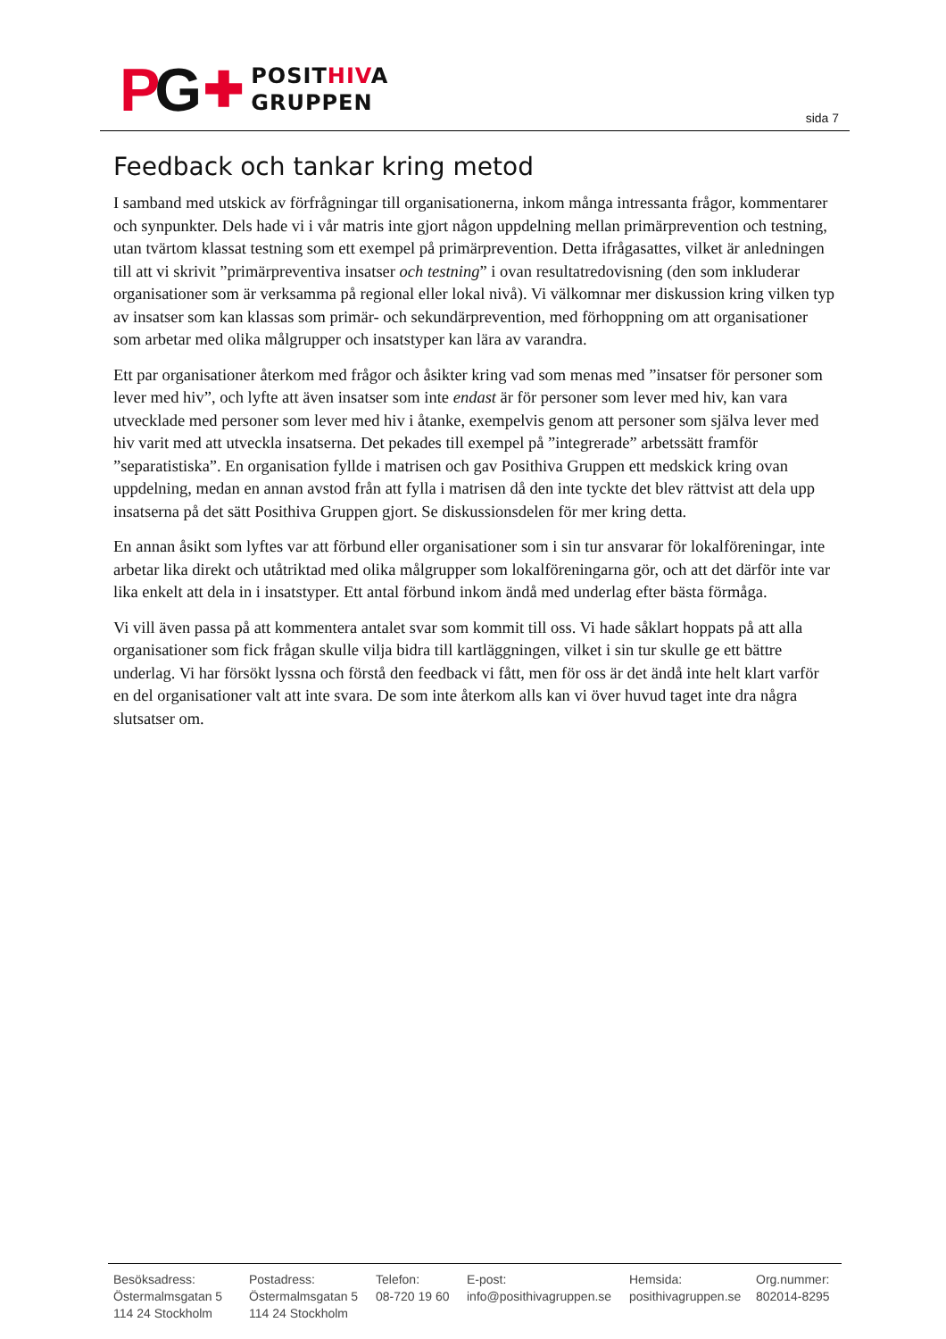PG ✚
POSITHIVA
GRUPPEN
sida 7
Feedback och tankar kring metod
I samband med utskick av förfrågningar till organisationerna, inkom många intressanta frågor, kommentarer och synpunkter. Dels hade vi i vår matris inte gjort någon uppdelning mellan primärprevention och testning, utan tvärtom klassat testning som ett exempel på primärprevention. Detta ifrågasattes, vilket är anledningen till att vi skrivit ”primärpreventiva insatser och testning” i ovan resultatredovisning (den som inkluderar organisationer som är verksamma på regional eller lokal nivå). Vi välkomnar mer diskussion kring vilken typ av insatser som kan klassas som primär- och sekundärprevention, med förhoppning om att organisationer som arbetar med olika målgrupper och insatstyper kan lära av varandra.
Ett par organisationer återkom med frågor och åsikter kring vad som menas med ”insatser för personer som lever med hiv”, och lyfte att även insatser som inte endast är för personer som lever med hiv, kan vara utvecklade med personer som lever med hiv i åtanke, exempelvis genom att personer som själva lever med hiv varit med att utveckla insatserna. Det pekades till exempel på ”integrerade” arbetssätt framför ”separatistiska”. En organisation fyllde i matrisen och gav Posithiva Gruppen ett medskick kring ovan uppdelning, medan en annan avstod från att fylla i matrisen då den inte tyckte det blev rättvist att dela upp insatserna på det sätt Posithiva Gruppen gjort. Se diskussionsdelen för mer kring detta.
En annan åsikt som lyftes var att förbund eller organisationer som i sin tur ansvarar för lokalföreningar, inte arbetar lika direkt och utåtriktad med olika målgrupper som lokalföreningarna gör, och att det därför inte var lika enkelt att dela in i insatstyper. Ett antal förbund inkom ändå med underlag efter bästa förmåga.
Vi vill även passa på att kommentera antalet svar som kommit till oss. Vi hade såklart hoppats på att alla organisationer som fick frågan skulle vilja bidra till kartläggningen, vilket i sin tur skulle ge ett bättre underlag. Vi har försökt lyssna och förstå den feedback vi fått, men för oss är det ändå inte helt klart varför en del organisationer valt att inte svara. De som inte återkom alls kan vi över huvud taget inte dra några slutsatser om.
Besöksadress:
Östermalmsgatan 5
114 24 Stockholm
Postadress:
Östermalmsgatan 5
114 24 Stockholm
Telefon:
08-720 19 60
E-post:
info@posithivagruppen.se
Hemsida:
posithivagruppen.se
Org.nummer:
802014-8295